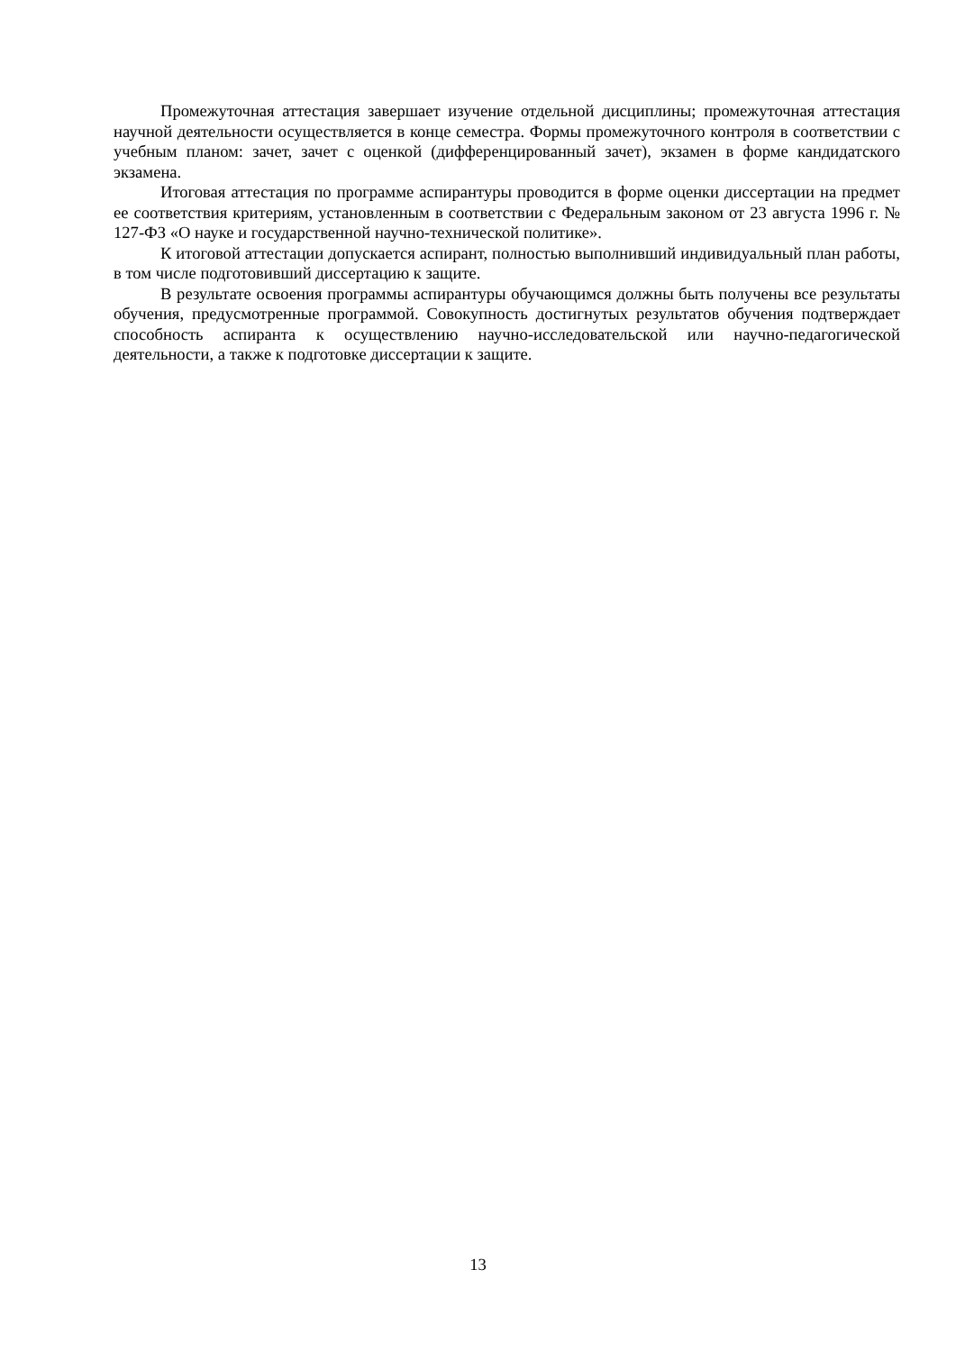Промежуточная аттестация завершает изучение отдельной дисциплины; промежуточная аттестация научной деятельности осуществляется в конце семестра. Формы промежуточного контроля в соответствии с учебным планом: зачет, зачет с оценкой (дифференцированный зачет), экзамен в форме кандидатского экзамена.
Итоговая аттестация по программе аспирантуры проводится в форме оценки диссертации на предмет ее соответствия критериям, установленным в соответствии с Федеральным законом от 23 августа 1996 г. № 127-ФЗ «О науке и государственной научно-технической политике».
К итоговой аттестации допускается аспирант, полностью выполнивший индивидуальный план работы, в том числе подготовивший диссертацию к защите.
В результате освоения программы аспирантуры обучающимся должны быть получены все результаты обучения, предусмотренные программой. Совокупность достигнутых результатов обучения подтверждает способность аспиранта к осуществлению научно-исследовательской или научно-педагогической деятельности, а также к подготовке диссертации к защите.
13